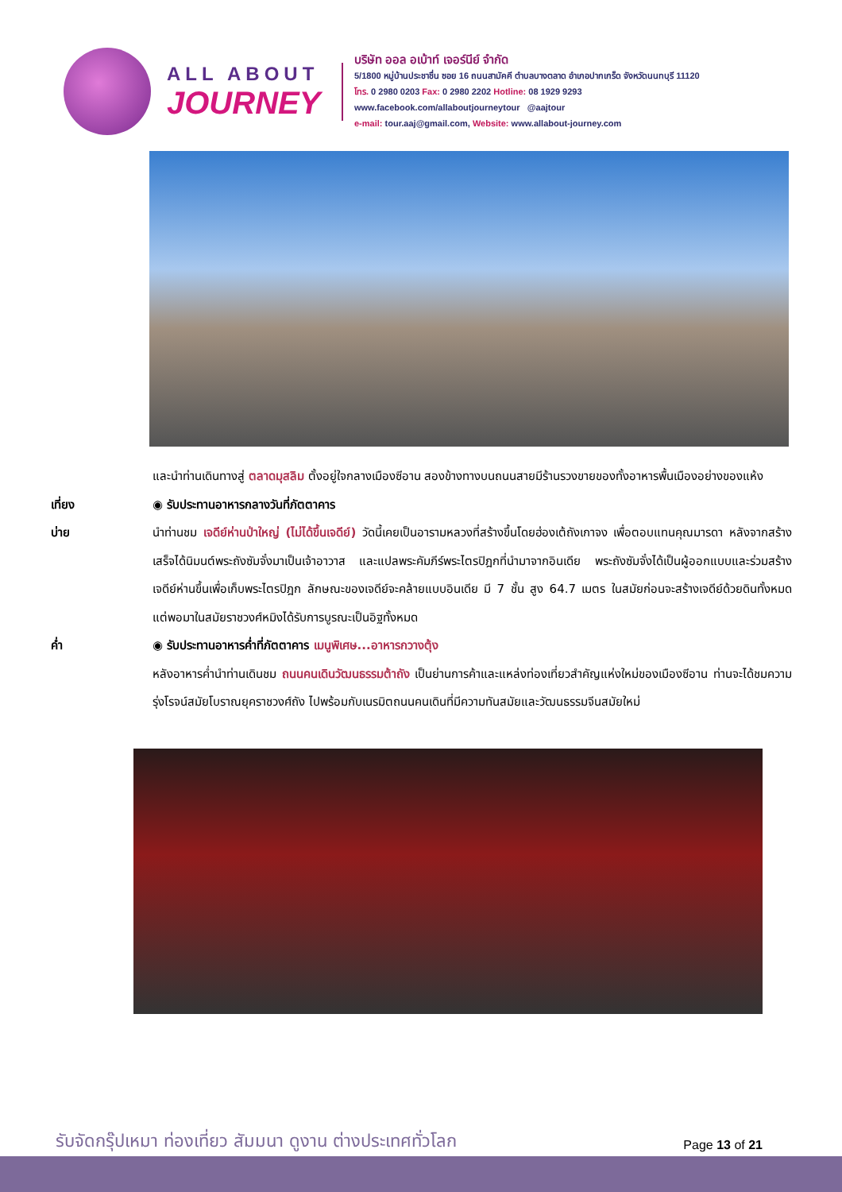ALL ABOUT
JOURNEY
บริษัท ออล อเบ้าท์ เจอร์นีย์ จำกัด
5/1800 หมู่บ้านประชาชื่น ซอย 16 ถนนสามัคคี ตำบลบางตลาด อำเภอปากเกร็ด จังหวัดนนทบุรี 11120
โทร. 0 2980 0203 Fax: 0 2980 2202 Hotline: 08 1929 9293
www.facebook.com/allaboutjourneytour @aajtour
e-mail: tour.aaj@gmail.com, Website: www.allabout-journey.com
และนำท่านเดินทางสู่ ตลาดมุสลิม ตั้งอยู่ใจกลางเมืองซีอาน สองข้างทางบนถนนสายมีร้านรวงขายของทั้งอาหารพื้นเมืองอย่างของแห้ง
เที่ยง ◉ รับประทานอาหารกลางวันที่ภัตตาคาร
บ่าย นำท่านชม เจดีย์ห่านป่าใหญ่ (ไม่ได้ขึ้นเจดีย์) วัดนี้เคยเป็นอารามหลวงที่สร้างขึ้นโดยฮ่องเต้ถังเกาจง เพื่อตอบแทนคุณมารดา หลังจากสร้างเสร็จได้นิมนต์พระถังซัมจั๋งมาเป็นเจ้าอาวาส และแปลพระคัมภีร์พระไตรปิฎกที่นำมาจากอินเดีย พระถังซัมจั๋งได้เป็นผู้ออกแบบและร่วมสร้างเจดีย์ห่านขึ้นเพื่อเก็บพระไตรปิฎก ลักษณะของเจดีย์จะคล้ายแบบอินเดีย มี 7 ชั้น สูง 64.7 เมตร ในสมัยก่อนจะสร้างเจดีย์ด้วยดินทั้งหมด แต่พอมาในสมัยราชวงศ์หมิงได้รับการบูรณะเป็นอิฐทั้งหมด
ค่ำ ◉ รับประทานอาหารค่ำที่ภัตตาคาร เมนูพิเศษ...อาหารกวางตุ้ง
หลังอาหารค่ำนำท่านเดินชม ถนนคนเดินวัฒนธรรมต้าถัง เป็นย่านการค้าและแหล่งท่องเที่ยวสำคัญแห่งใหม่ของเมืองซีอาน ท่านจะได้ชมความรุ่งโรจน์สมัยโบราณยุคราชวงศ์ถัง ไปพร้อมกับเนรมิตถนนคนเดินที่มีความทันสมัยและวัฒนธรรมจีนสมัยใหม่
รับจัดกรุ๊ปเหมา ท่องเที่ยว สัมมนา ดูงาน ต่างประเทศทั่วโลก
Page 13 of 21